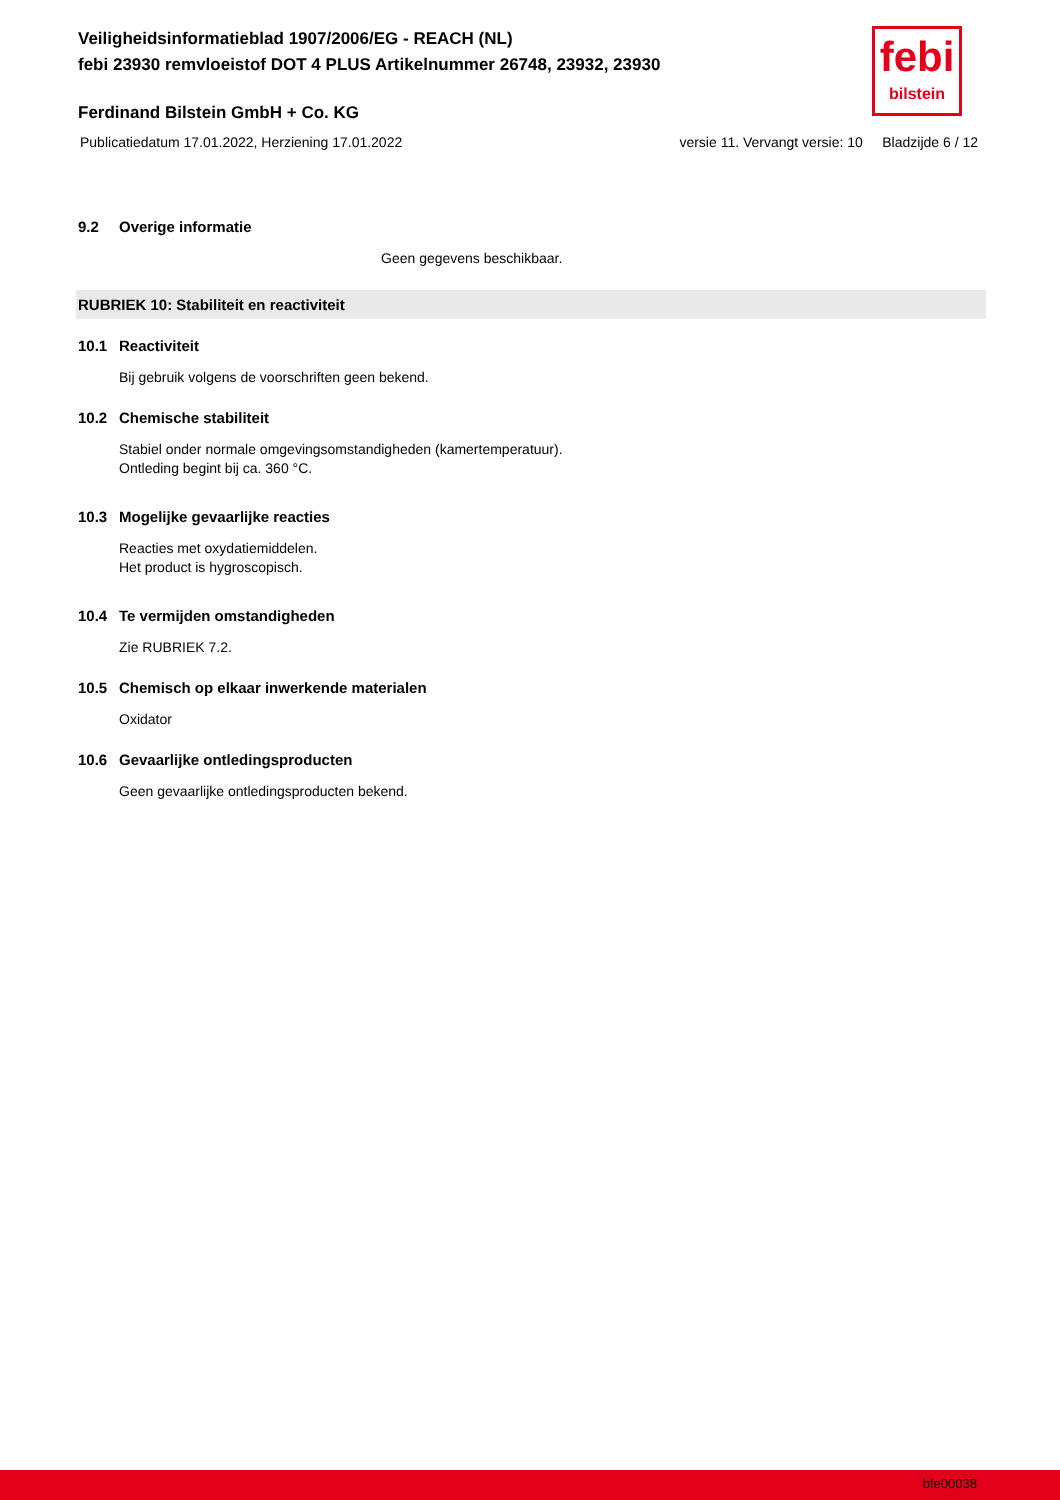Veiligheidsinformatieblad 1907/2006/EG - REACH (NL)
febi 23930 remvloeistof DOT 4 PLUS Artikelnummer 26748, 23932, 23930
febi
bilstein
Ferdinand Bilstein GmbH + Co. KG
Publicatiedatum 17.01.2022, Herziening 17.01.2022 versie 11. Vervangt versie: 10 Bladzijde 6 / 12
9.2 Overige informatie
Geen gegevens beschikbaar.
RUBRIEK 10: Stabiliteit en reactiviteit
10.1 Reactiviteit
Bij gebruik volgens de voorschriften geen bekend.
10.2 Chemische stabiliteit
Stabiel onder normale omgevingsomstandigheden (kamertemperatuur).
Ontleding begint bij ca. 360 °C.
10.3 Mogelijke gevaarlijke reacties
Reacties met oxydatiemiddelen.
Het product is hygroscopisch.
10.4 Te vermijden omstandigheden
Zie RUBRIEK 7.2.
10.5 Chemisch op elkaar inwerkende materialen
Oxidator
10.6 Gevaarlijke ontledingsproducten
Geen gevaarlijke ontledingsproducten bekend.
bfe00038